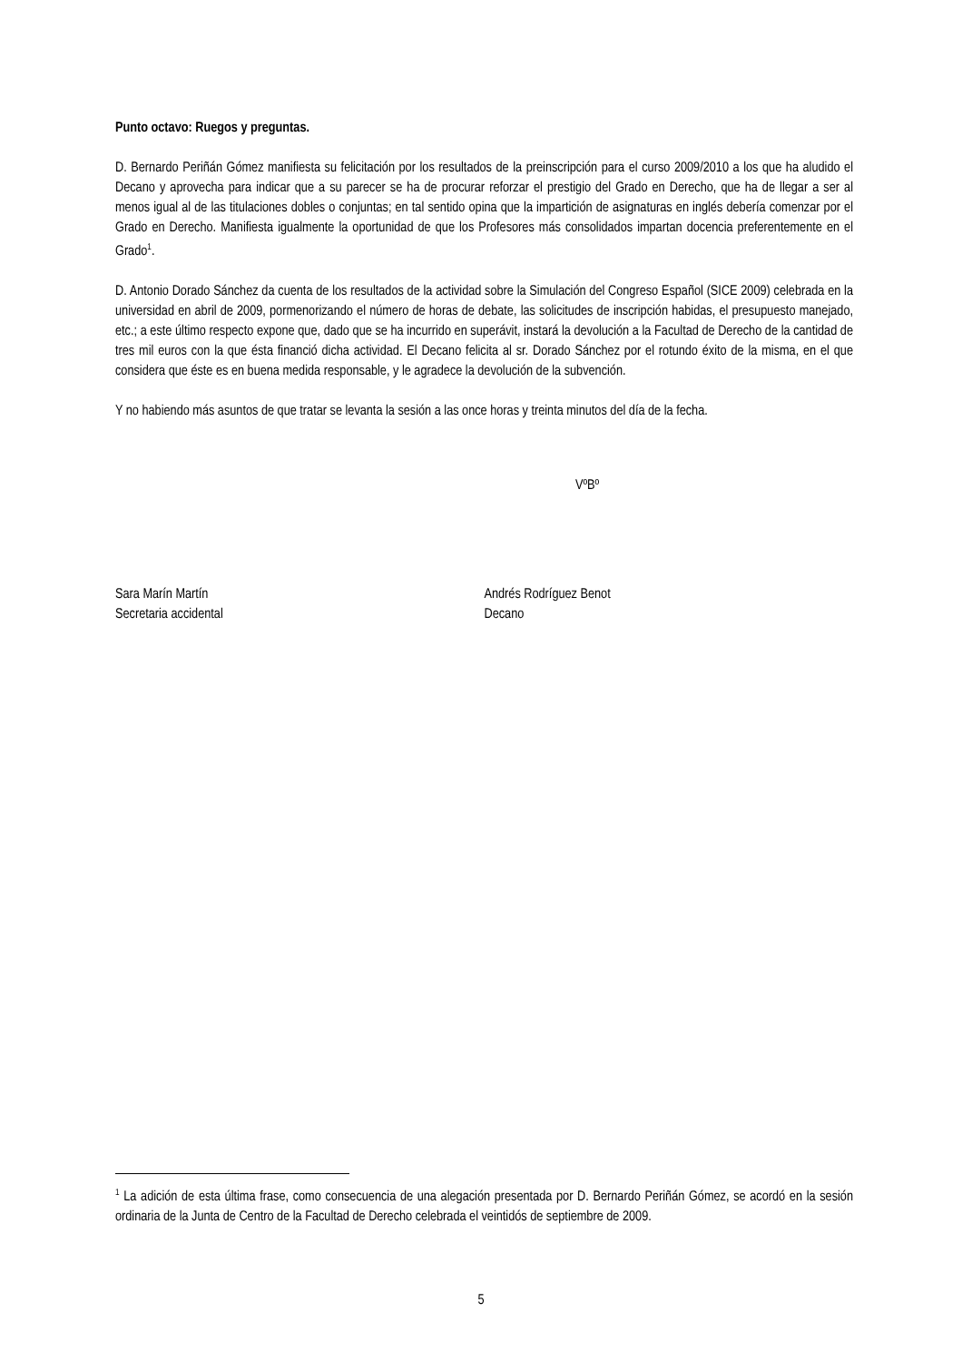Punto octavo: Ruegos y preguntas.
D. Bernardo Periñán Gómez manifiesta su felicitación por los resultados de la preinscripción para el curso 2009/2010 a los que ha aludido el Decano y aprovecha para indicar que a su parecer se ha de procurar reforzar el prestigio del Grado en Derecho, que ha de llegar a ser al menos igual al de las titulaciones dobles o conjuntas; en tal sentido opina que la impartición de asignaturas en inglés debería comenzar por el Grado en Derecho. Manifiesta igualmente la oportunidad de que los Profesores más consolidados impartan docencia preferentemente en el Grado<sup>1</sup>.
D. Antonio Dorado Sánchez da cuenta de los resultados de la actividad sobre la Simulación del Congreso Español (SICE 2009) celebrada en la universidad en abril de 2009, pormenorizando el número de horas de debate, las solicitudes de inscripción habidas, el presupuesto manejado, etc.; a este último respecto expone que, dado que se ha incurrido en superávit, instará la devolución a la Facultad de Derecho de la cantidad de tres mil euros con la que ésta financió dicha actividad. El Decano felicita al sr. Dorado Sánchez por el rotundo éxito de la misma, en el que considera que éste es en buena medida responsable, y le agradece la devolución de la subvención.
Y no habiendo más asuntos de que tratar se levanta la sesión a las once horas y treinta minutos del día de la fecha.
VºBº
Sara Marín Martín
Secretaria accidental
Andrés Rodríguez Benot
Decano
<sup>1</sup> La adición de esta última frase, como consecuencia de una alegación presentada por D. Bernardo Periñán Gómez, se acordó en la sesión ordinaria de la Junta de Centro de la Facultad de Derecho celebrada el veintidós de septiembre de 2009.
5